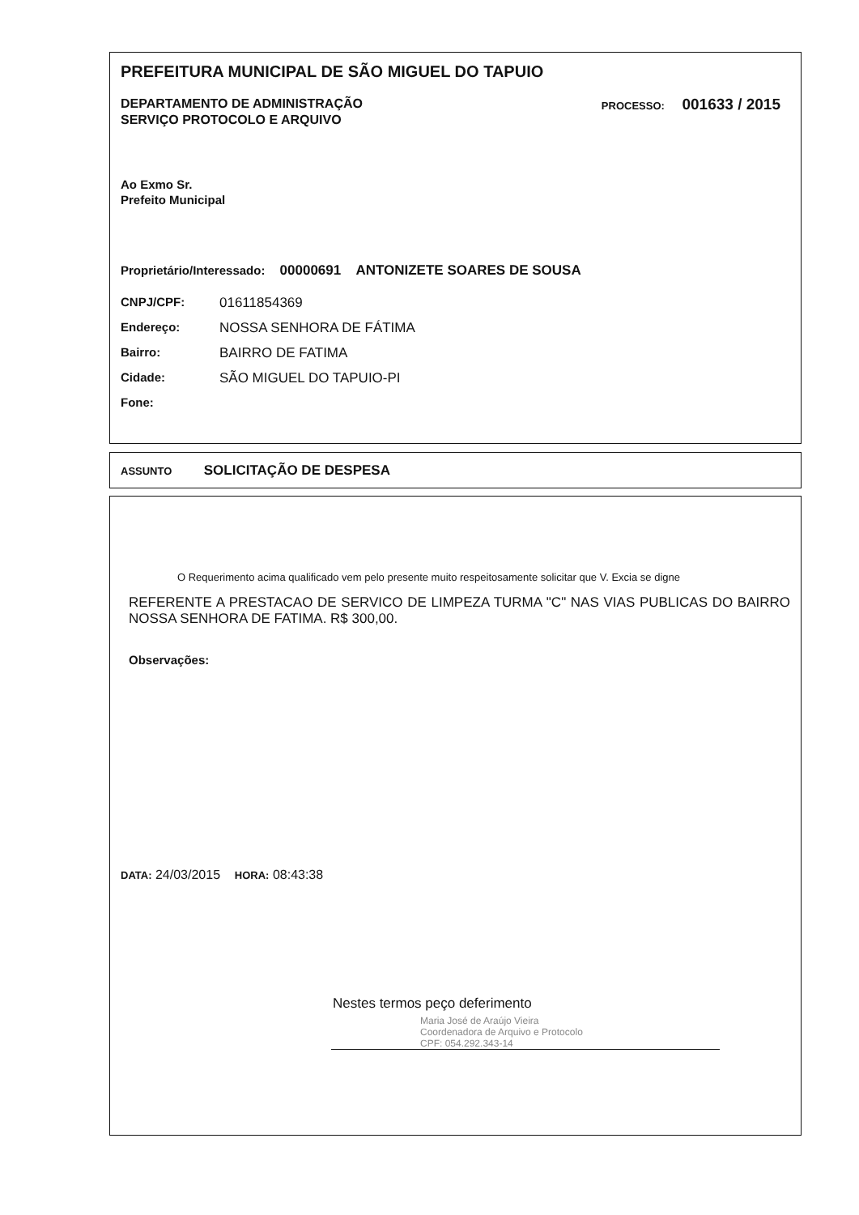PREFEITURA MUNICIPAL DE SÃO MIGUEL DO TAPUIO
DEPARTAMENTO DE ADMINISTRAÇÃO
SERVIÇO PROTOCOLO E ARQUIVO
PROCESSO: 001633 / 2015
Ao Exmo Sr.
Prefeito Municipal
Proprietário/Interessado: 00000691 ANTONIZETE SOARES DE SOUSA
CNPJ/CPF: 01611854369
Endereço: NOSSA SENHORA DE FÁTIMA
Bairro: BAIRRO DE FATIMA
Cidade: SÃO MIGUEL DO TAPUIO-PI
Fone:
ASSUNTO SOLICITAÇÃO DE DESPESA
O Requerimento acima qualificado vem pelo presente muito respeitosamente solicitar que V. Excia se digne
REFERENTE A PRESTACAO DE SERVICO DE LIMPEZA TURMA "C" NAS VIAS PUBLICAS DO BAIRRO NOSSA SENHORA DE FATIMA. R$ 300,00.
Observações:
DATA: 24/03/2015 HORA: 08:43:38
Nestes termos peço deferimento
Maria José de Araújo Vieira
Coordenadora de Arquivo e Protocolo
CPF: 054.292.343-14